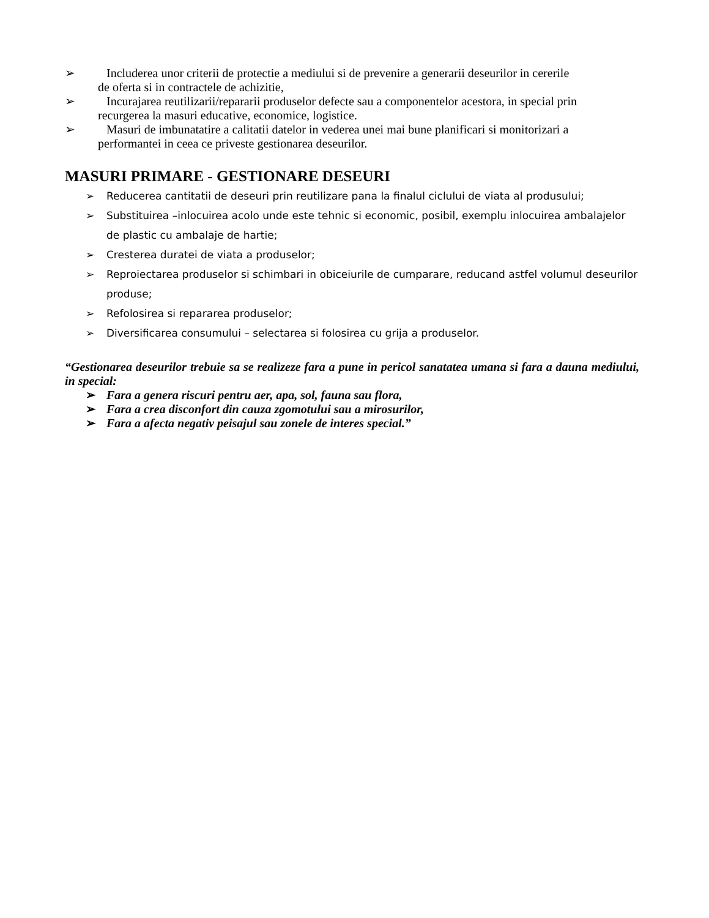➢ Includerea unor criterii de protectie a mediului si de prevenire a generarii deseurilor in cererile
de oferta si in contractele de achizitie,
➢ Incurajarea reutilizarii/repararii produselor defecte sau a componentelor acestora, in special prin
recurgerea la masuri educative, economice, logistice.
➢ Masuri de imbunatatire a calitatii datelor in vederea unei mai bune planificari si monitorizari a
performantei in ceea ce priveste gestionarea deseurilor.
MASURI PRIMARE - GESTIONARE DESEURI
➢ Reducerea cantitatii de deseuri prin reutilizare pana la finalul ciclului de viata al produsului;
➢ Substituirea –inlocuirea acolo unde este tehnic si economic, posibil, exemplu inlocuirea ambalajelor de plastic cu ambalaje de hartie;
➢ Cresterea duratei de viata a produselor;
➢ Reproiectarea produselor si schimbari in obiceiurile de cumparare, reducand astfel volumul deseurilor produse;
➢ Refolosirea si repararea produselor;
➢ Diversificarea consumului – selectarea si folosirea cu grija a produselor.
“Gestionarea deseurilor trebuie sa se realizeze fara a pune in pericol sanatatea umana si fara a dauna mediului, in special:
➢ Fara a genera riscuri pentru aer, apa, sol, fauna sau flora,
➢ Fara a crea disconfort din cauza zgomotului sau a mirosurilor,
➢ Fara a afecta negativ peisajul sau zonele de interes special.”